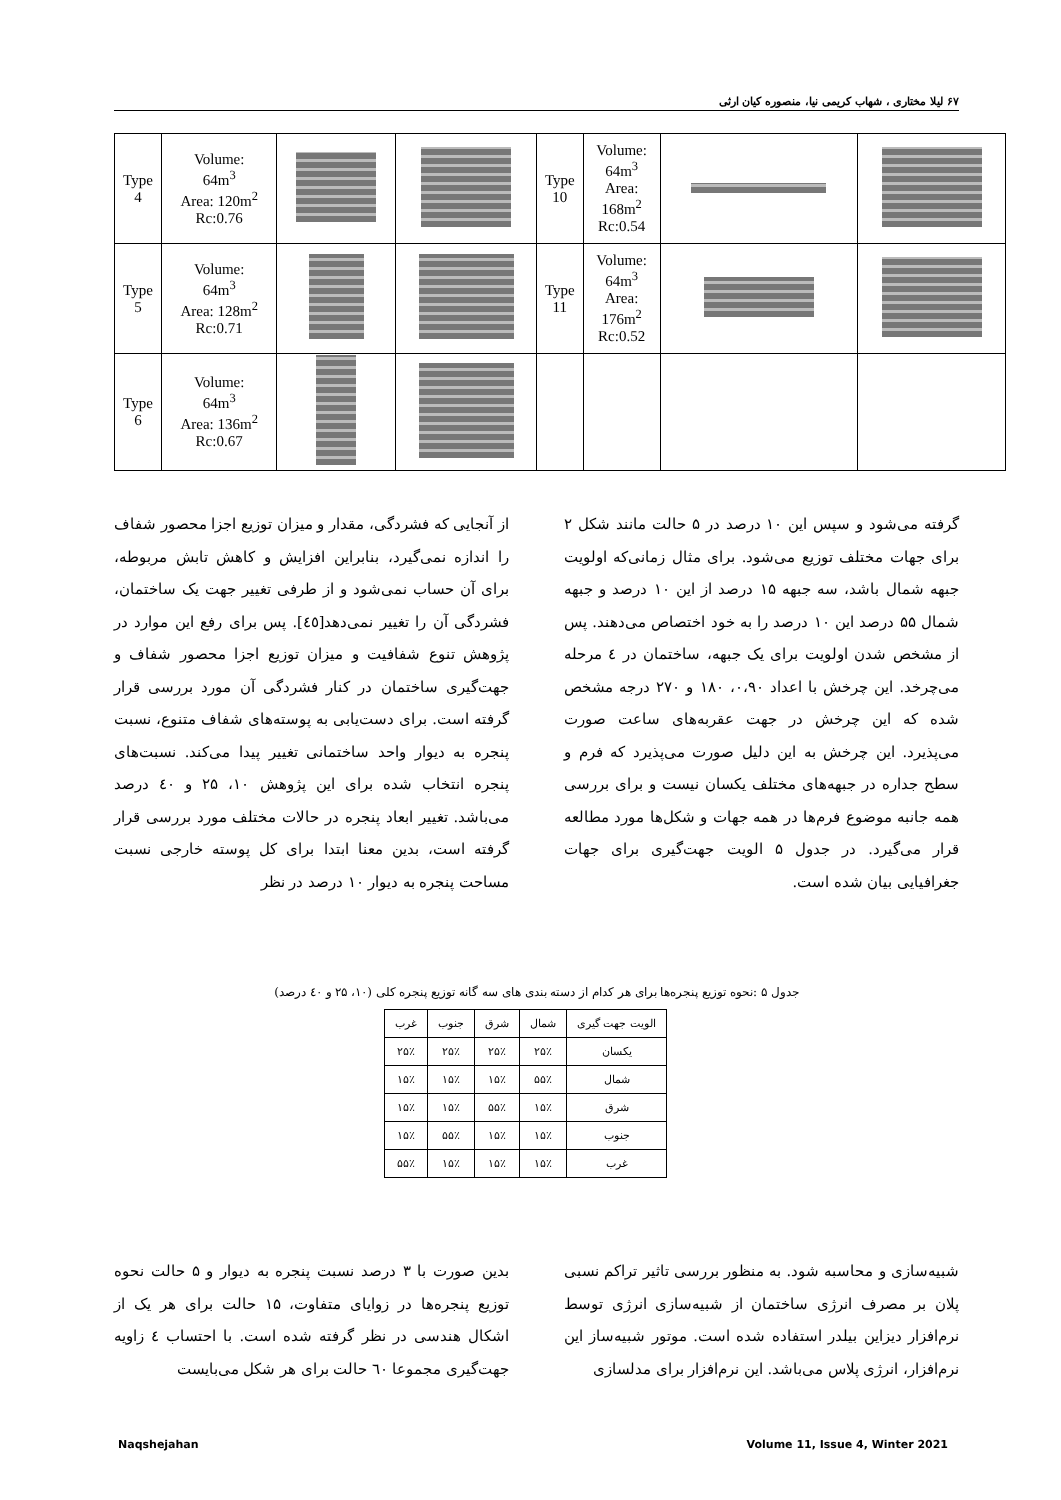۶۷ لیلا مختاری ، شهاب کریمی نیا، منصوره کیان ارثی
| Type 4 | Volume: 64m<sup>3</sup> Area: 120m<sup>2</sup> Rc:0.76 | | | Type 10 | Volume: 64m<sup>3</sup> Area: 168m<sup>2</sup> Rc:0.54 | | |
| Type 5 | Volume: 64m<sup>3</sup> Area: 128m<sup>2</sup> Rc:0.71 | | | Type 11 | Volume: 64m<sup>3</sup> Area: 176m<sup>2</sup> Rc:0.52 | | |
| Type 6 | Volume: 64m<sup>3</sup> Area: 136m<sup>2</sup> Rc:0.67 | | | | | | |
از آنجایی که فشردگی، مقدار و میزان توزیع اجزا محصور شفاف را اندازه نمی‌گیرد، بنابراین افزایش و کاهش تابش مربوطه، برای آن حساب نمی‌شود و از طرفی تغییر جهت یک ساختمان، فشردگی آن را تغییر نمی‌دهد[٤٥]. پس برای رفع این موارد در پژوهش تنوع شفافیت و میزان توزیع اجزا محصور شفاف و جهت‌گیری ساختمان در کنار فشردگی آن مورد بررسی قرار گرفته است. برای دست‌یابی به پوسته‌های شفاف متنوع، نسبت پنجره به دیوار واحد ساختمانی تغییر پیدا می‌کند. نسبت‌های پنجره انتخاب شده برای این پژوهش ۱۰، ۲۵ و ٤۰ درصد می‌باشد. تغییر ابعاد پنجره در حالات مختلف مورد بررسی قرار گرفته است، بدین معنا ابتدا برای کل پوسته خارجی نسبت مساحت پنجره به دیوار ۱۰ درصد در نظر
گرفته می‌شود و سپس این ۱۰ درصد در ۵ حالت مانند شکل ۲ برای جهات مختلف توزیع می‌شود. برای مثال زمانی‌که اولویت جبهه شمال باشد، سه جبهه ۱۵ درصد از این ۱۰ درصد و جبهه شمال ۵۵ درصد این ۱۰ درصد را به خود اختصاص می‌دهند. پس از مشخص شدن اولویت برای یک جبهه، ساختمان در ٤ مرحله می‌چرخد. این چرخش با اعداد ۰،۹۰، ۱۸۰ و ۲۷۰ درجه مشخص شده که این چرخش در جهت عقربه‌های ساعت صورت می‌پذیرد. این چرخش به این دلیل صورت می‌پذیرد که فرم و سطح جداره در جبهه‌های مختلف یکسان نیست و برای بررسی همه جانبه موضوع فرم‌ها در همه جهات و شکل‌ها مورد مطالعه قرار می‌گیرد. در جدول ۵ الویت جهت‌گیری برای جهات جغرافیایی بیان شده است.
جدول ۵ :نحوه توزیع پنجره‌ها برای هر کدام از دسته بندی های سه گانه توزیع پنجره کلی (۱۰، ۲۵ و ٤۰ درصد)
| الویت جهت گیری | شمال | شرق | جنوب | غرب |
| --- | --- | --- | --- | --- |
| یکسان | ۲۵٪ | ۲۵٪ | ۲۵٪ | ۲۵٪ |
| شمال | ۵۵٪ | ۱۵٪ | ۱۵٪ | ۱۵٪ |
| شرق | ۱۵٪ | ۵۵٪ | ۱۵٪ | ۱۵٪ |
| جنوب | ۱۵٪ | ۱۵٪ | ۵۵٪ | ۱۵٪ |
| غرب | ۱۵٪ | ۱۵٪ | ۱۵٪ | ۵۵٪ |
بدین صورت با ۳ درصد نسبت پنجره به دیوار و ۵ حالت نحوه توزیع پنجره‌ها در زوایای متفاوت، ۱۵ حالت برای هر یک از اشکال هندسی در نظر گرفته شده است. با احتساب ٤ زاویه جهت‌گیری مجموعا ٦۰ حالت برای هر شکل می‌بایست
شبیه‌سازی و محاسبه شود. به منظور بررسی تاثیر تراکم نسبی پلان بر مصرف انرژی ساختمان از شبیه‌سازی انرژی توسط نرم‌افزار دیزاین بیلدر استفاده شده است. موتور شبیه‌ساز این نرم‌افزار، انرژی پلاس می‌باشد. این نرم‌افزار برای مدلسازی
Naqshejahan Volume 11, Issue 4, Winter 2021